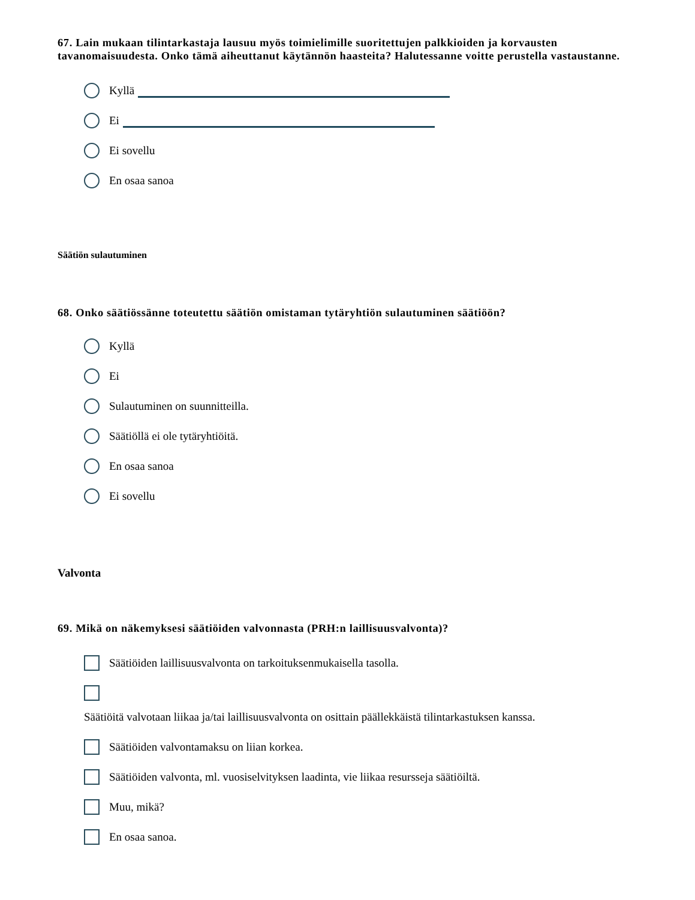67. Lain mukaan tilintarkastaja lausuu myös toimielimille suoritettujen palkkioiden ja korvausten tavanomaisuudesta. Onko tämä aiheuttanut käytännön haasteita? Halutessanne voitte perustella vastaustanne.
Kyllä
Ei
Ei sovellu
En osaa sanoa
Säätiön sulautuminen
68. Onko säätiössänne toteutettu säätiön omistaman tytäryhtiön sulautuminen säätiöön?
Kyllä
Ei
Sulautuminen on suunnitteilla.
Säätiöllä ei ole tytäryhtiöitä.
En osaa sanoa
Ei sovellu
Valvonta
69. Mikä on näkemyksesi säätiöiden valvonnasta (PRH:n laillisuusvalvonta)?
Säätiöiden laillisuusvalvonta on tarkoituksenmukaisella tasolla.
Säätiöitä valvotaan liikaa ja/tai laillisuusvalvonta on osittain päällekkäistä tilintarkastuksen kanssa.
Säätiöiden valvontamaksu on liian korkea.
Säätiöiden valvonta, ml. vuosiselvityksen laadinta, vie liikaa resursseja säätiöiltä.
Muu, mikä?
En osaa sanoa.